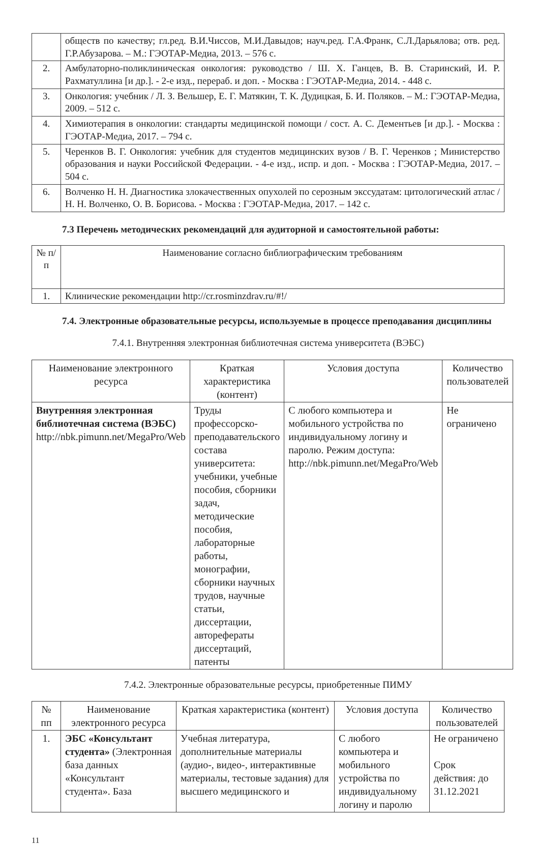| | обществ по качеству; гл.ред. В.И.Чиссов, М.И.Давыдов; науч.ред. Г.А.Франк, С.Л.Дарьялова; отв. ред. Г.Р.Абузарова. – М.: ГЭОТАР-Медиа, 2013. – 576 с. |
| 2. | Амбулаторно-поликлиническая онкология: руководство / Ш. Х. Ганцев, В. В. Старинский, И. Р. Рахматуллина [и др.]. - 2-е изд., перераб. и доп. - Москва : ГЭОТАР-Медиа, 2014. - 448 с. |
| 3. | Онкология: учебник / Л. З. Вельшер, Е. Г. Матякин, Т. К. Дудицкая, Б. И. Поляков. – М.: ГЭОТАР-Медиа, 2009. – 512 с. |
| 4. | Химиотерапия в онкологии: стандарты медицинской помощи / сост. А. С. Дементьев [и др.]. - Москва : ГЭОТАР-Медиа, 2017. – 794 с. |
| 5. | Черенков В. Г. Онкология: учебник для студентов медицинских вузов / В. Г. Черенков ; Министерство образования и науки Российской Федерации. - 4-е изд., испр. и доп. - Москва : ГЭОТАР-Медиа, 2017. – 504 с. |
| 6. | Волченко Н. Н. Диагностика злокачественных опухолей по серозным экссудатам: цитологический атлас / Н. Н. Волченко, О. В. Борисова. - Москва : ГЭОТАР-Медиа, 2017. – 142 с. |
7.3 Перечень методических рекомендаций для аудиторной и самостоятельной работы:
| № п/п | Наименование согласно библиографическим требованиям |
| --- | --- |
| 1. | Клинические рекомендации http://cr.rosminzdrav.ru/#!/ |
7.4. Электронные образовательные ресурсы, используемые в процессе преподавания дисциплины
7.4.1. Внутренняя электронная библиотечная система университета (ВЭБС)
| Наименование электронного ресурса | Краткая характеристика (контент) | Условия доступа | Количество пользователей |
| --- | --- | --- | --- |
| Внутренняя электронная библиотечная система (ВЭБС) http://nbk.pimunn.net/MegaPro/Web | Труды профессорско-преподавательского состава университета: учебники, учебные пособия, сборники задач, методические пособия, лабораторные работы, монографии, сборники научных трудов, научные статьи, диссертации, авторефераты диссертаций, патенты | С любого компьютера и мобильного устройства по индивидуальному логину и паролю. Режим доступа: http://nbk.pimunn.net/MegaPro/Web | Не ограничено |
7.4.2. Электронные образовательные ресурсы, приобретенные ПИМУ
| № пп | Наименование электронного ресурса | Краткая характеристика (контент) | Условия доступа | Количество пользователей |
| --- | --- | --- | --- | --- |
| 1. | ЭБС «Консультант студента» (Электронная база данных «Консультант студента». База | Учебная литература, дополнительные материалы (аудио-, видео-, интерактивные материалы, тестовые задания) для высшего медицинского и | С любого компьютера и мобильного устройства по индивидуальному логину и паролю | Не ограничено Срок действия: до 31.12.2021 |
11